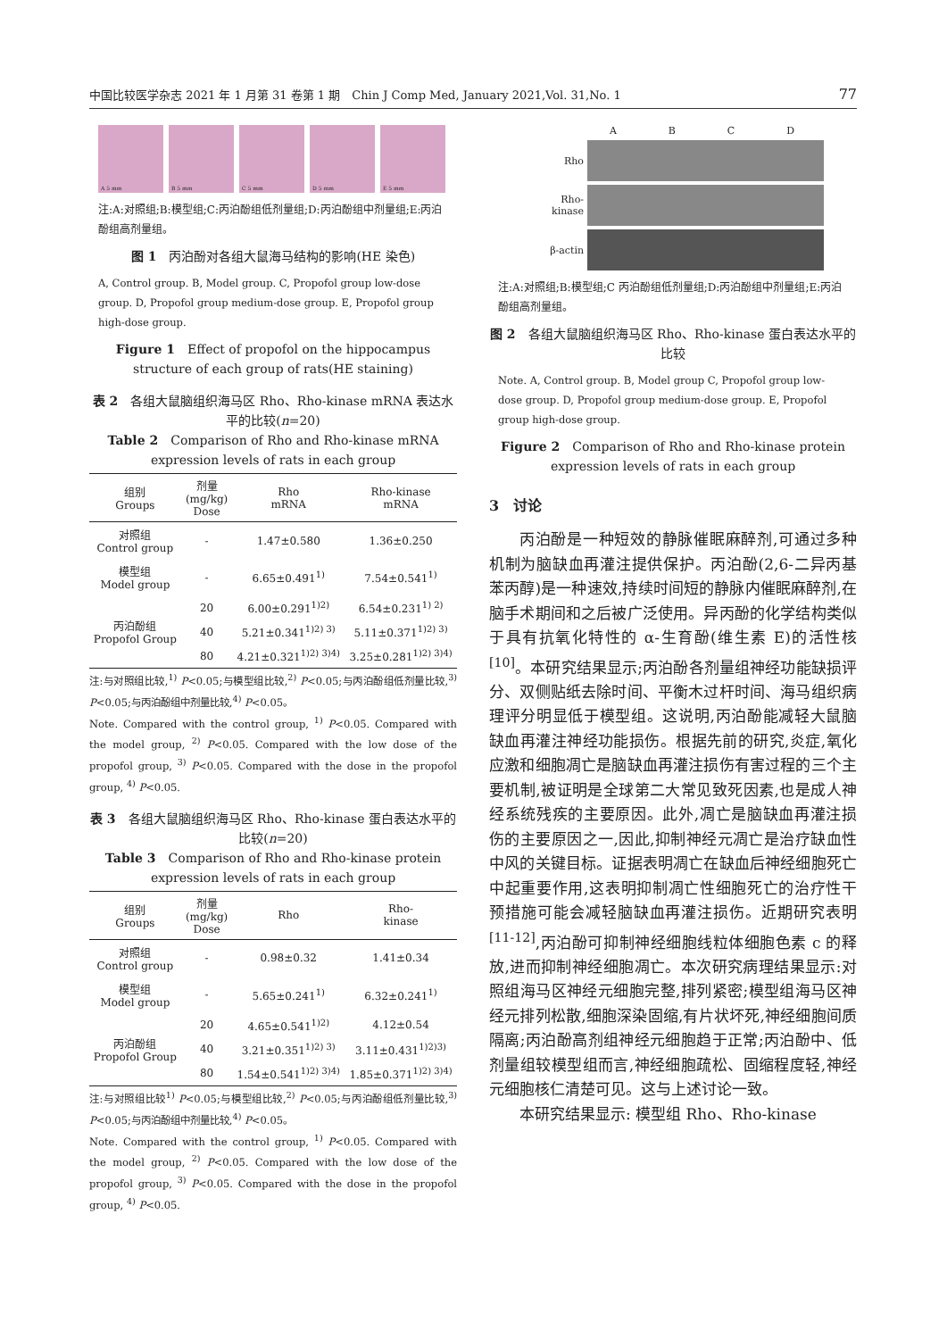中国比较医学杂志 2021 年 1 月第 31 卷第 1 期　Chin J Comp Med, January 2021,Vol. 31,No. 1 77
A 5 mm
B 5 mm
C 5 mm
D 5 mm
E 5 mm
注:A:对照组;B:模型组;C:丙泊酚组低剂量组;D:丙泊酚组中剂量组;E:丙泊酚组高剂量组。
图 1　丙泊酚对各组大鼠海马结构的影响(HE 染色)
A, Control group. B, Model group. C, Propofol group low-dose group. D, Propofol group medium-dose group. E, Propofol group high-dose group.
Figure 1　Effect of propofol on the hippocampus structure of each group of rats(HE staining)
表 2　各组大鼠脑组织海马区 Rho、Rho-kinase mRNA 表达水平的比较(n=20)
Table 2　Comparison of Rho and Rho-kinase mRNA expression levels of rats in each group
| 组别 Groups | 剂量 (mg/kg) Dose | Rho mRNA | Rho-kinase mRNA |
| --- | --- | --- | --- |
| 对照组 Control group | - | 1.47±0.580 | 1.36±0.250 |
| 模型组 Model group | - | 6.65±0.491<sup>1)</sup> | 7.54±0.541<sup>1)</sup> |
| 丙泊酚组 Propofol Group | 20 | 6.00±0.291<sup>1)2)</sup> | 6.54±0.231<sup>1) 2)</sup> |
| | 40 | 5.21±0.341<sup>1)2) 3)</sup> | 5.11±0.371<sup>1)2) 3)</sup> |
| | 80 | 4.21±0.321<sup>1)2) 3)4)</sup> | 3.25±0.281<sup>1)2) 3)4)</sup> |
注:与对照组比较,<sup>1)</sup> P<0.05;与模型组比较,<sup>2)</sup> P<0.05;与丙泊酚组低剂量比较,<sup>3)</sup> P<0.05;与丙泊酚组中剂量比较,<sup>4)</sup> P<0.05。
Note. Compared with the control group, <sup>1)</sup> P<0.05. Compared with the model group, <sup>2)</sup> P<0.05. Compared with the low dose of the propofol group, <sup>3)</sup> P<0.05. Compared with the dose in the propofol group, <sup>4)</sup> P<0.05.
表 3　各组大鼠脑组织海马区 Rho、Rho-kinase 蛋白表达水平的比较(n=20)
Table 3　Comparison of Rho and Rho-kinase protein expression levels of rats in each group
| 组别 Groups | 剂量 (mg/kg) Dose | Rho | Rho- kinase |
| --- | --- | --- | --- |
| 对照组 Control group | - | 0.98±0.32 | 1.41±0.34 |
| 模型组 Model group | - | 5.65±0.241<sup>1)</sup> | 6.32±0.241<sup>1)</sup> |
| 丙泊酚组 Propofol Group | 20 | 4.65±0.541<sup>1)2)</sup> | 4.12±0.54 |
| | 40 | 3.21±0.351<sup>1)2) 3)</sup> | 3.11±0.431<sup>1)2)3)</sup> |
| | 80 | 1.54±0.541<sup>1)2) 3)4)</sup> | 1.85±0.371<sup>1)2) 3)4)</sup> |
注:与对照组比较<sup>1)</sup> P<0.05;与模型组比较,<sup>2)</sup> P<0.05;与丙泊酚组低剂量比较,<sup>3)</sup> P<0.05;与丙泊酚组中剂量比较,<sup>4)</sup> P<0.05。
Note. Compared with the control group, <sup>1)</sup> P<0.05. Compared with the model group, <sup>2)</sup> P<0.05. Compared with the low dose of the propofol group, <sup>3)</sup> P<0.05. Compared with the dose in the propofol group, <sup>4)</sup> P<0.05.
A B C D
Rho
Rho-kinase
β-actin
注:A:对照组;B:模型组;C 丙泊酚组低剂量组;D:丙泊酚组中剂量组;E:丙泊酚组高剂量组。
图 2　各组大鼠脑组织海马区 Rho、Rho-kinase 蛋白表达水平的比较
Note. A, Control group. B, Model group C, Propofol group low-dose group. D, Propofol group medium-dose group. E, Propofol group high-dose group.
Figure 2　Comparison of Rho and Rho-kinase protein expression levels of rats in each group
3　讨论
丙泊酚是一种短效的静脉催眠麻醉剂,可通过多种机制为脑缺血再灌注提供保护。丙泊酚(2,6-二异丙基苯丙醇)是一种速效,持续时间短的静脉内催眠麻醉剂,在脑手术期间和之后被广泛使用。异丙酚的化学结构类似于具有抗氧化特性的 α-生育酚(维生素 E)的活性核<sup>[10]</sup>。本研究结果显示;丙泊酚各剂量组神经功能缺损评分、双侧贴纸去除时间、平衡木过杆时间、海马组织病理评分明显低于模型组。这说明,丙泊酚能减轻大鼠脑缺血再灌注神经功能损伤。根据先前的研究,炎症,氧化应激和细胞凋亡是脑缺血再灌注损伤有害过程的三个主要机制,被证明是全球第二大常见致死因素,也是成人神经系统残疾的主要原因。此外,凋亡是脑缺血再灌注损伤的主要原因之一,因此,抑制神经元凋亡是治疗缺血性中风的关键目标。证据表明凋亡在缺血后神经细胞死亡中起重要作用,这表明抑制凋亡性细胞死亡的治疗性干预措施可能会减轻脑缺血再灌注损伤。近期研究表明<sup>[11-12]</sup>,丙泊酚可抑制神经细胞线粒体细胞色素 c 的释放,进而抑制神经细胞凋亡。本次研究病理结果显示:对照组海马区神经元细胞完整,排列紧密;模型组海马区神经元排列松散,细胞深染固缩,有片状坏死,神经细胞间质隔离;丙泊酚高剂组神经元细胞趋于正常;丙泊酚中、低剂量组较模型组而言,神经细胞疏松、固缩程度轻,神经元细胞核仁清楚可见。这与上述讨论一致。
本研究结果显示: 模型组 Rho、Rho-kinase